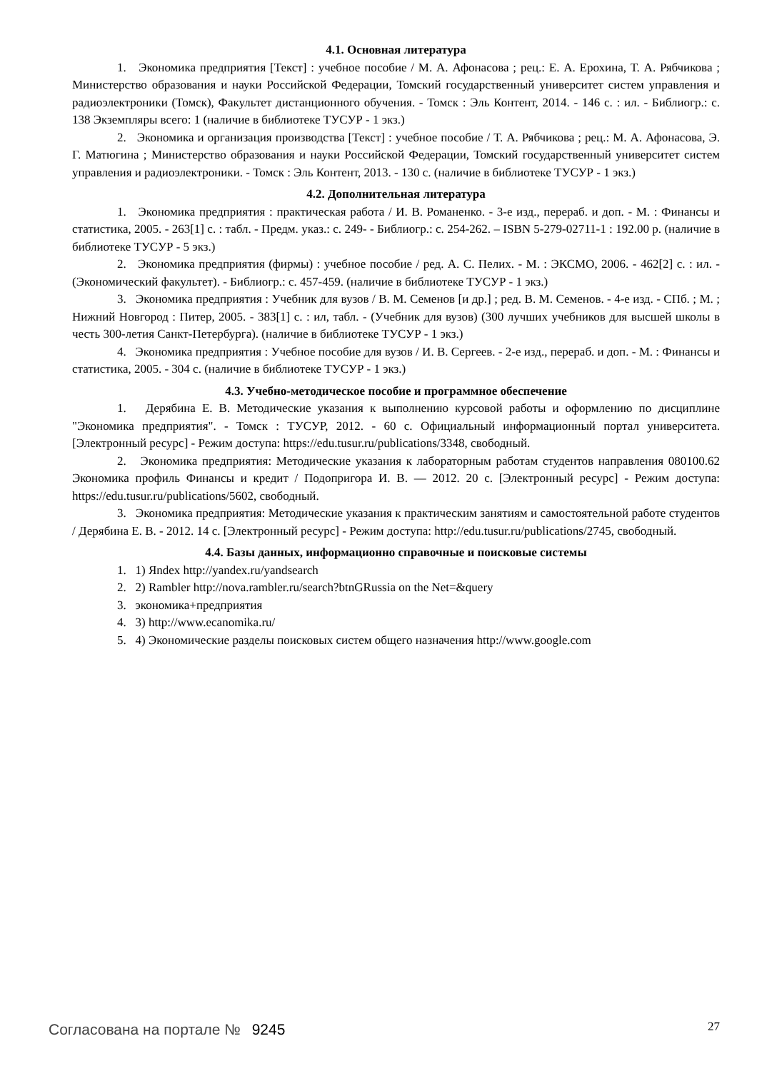4.1. Основная литература
1. Экономика предприятия [Текст] : учебное пособие / М. А. Афонасова ; рец.: Е. А. Ерохина, Т. А. Рябчикова ; Министерство образования и науки Российской Федерации, Томский государственный университет систем управления и радиоэлектроники (Томск), Факультет дистанционного обучения. - Томск : Эль Контент, 2014. - 146 с. : ил. - Библиогр.: с. 138 Экземпляры всего: 1 (наличие в библиотеке ТУСУР - 1 экз.)
2. Экономика и организация производства [Текст] : учебное пособие / Т. А. Рябчикова ; рец.: М. А. Афонасова, Э. Г. Матюгина ; Министерство образования и науки Российской Федерации, Томский государственный университет систем управления и радиоэлектроники. - Томск : Эль Контент, 2013. - 130 с. (наличие в библиотеке ТУСУР - 1 экз.)
4.2. Дополнительная литература
1. Экономика предприятия : практическая работа / И. В. Романенко. - 3-е изд., перераб. и доп. - М. : Финансы и статистика, 2005. - 263[1] с. : табл. - Предм. указ.: с. 249- - Библиогр.: с. 254-262. – ISBN 5-279-02711-1 : 192.00 р. (наличие в библиотеке ТУСУР - 5 экз.)
2. Экономика предприятия (фирмы) : учебное пособие / ред. А. С. Пелих. - М. : ЭКСМО, 2006. - 462[2] с. : ил. - (Экономический факультет). - Библиогр.: с. 457-459. (наличие в библиотеке ТУСУР - 1 экз.)
3. Экономика предприятия : Учебник для вузов / В. М. Семенов [и др.] ; ред. В. М. Семенов. - 4-е изд. - СПб. ; М. ; Нижний Новгород : Питер, 2005. - 383[1] с. : ил, табл. - (Учебник для вузов) (300 лучших учебников для высшей школы в честь 300-летия Санкт-Петербурга). (наличие в библиотеке ТУСУР - 1 экз.)
4. Экономика предприятия : Учебное пособие для вузов / И. В. Сергеев. - 2-е изд., перераб. и доп. - М. : Финансы и статистика, 2005. - 304 с. (наличие в библиотеке ТУСУР - 1 экз.)
4.3. Учебно-методическое пособие и программное обеспечение
1. Дерябина Е. В. Методические указания к выполнению курсовой работы и оформлению по дисциплине "Экономика предприятия". - Томск : ТУСУР, 2012. - 60 с. Официальный информационный портал университета. [Электронный ресурс] - Режим доступа: https://edu.tusur.ru/publications/3348, свободный.
2. Экономика предприятия: Методические указания к лабораторным работам студентов направления 080100.62 Экономика профиль Финансы и кредит / Подопригора И. В. — 2012. 20 с. [Электронный ресурс] - Режим доступа: https://edu.tusur.ru/publications/5602, свободный.
3. Экономика предприятия: Методические указания к практическим занятиям и самостоятельной работе студентов / Дерябина Е. В. - 2012. 14 с. [Электронный ресурс] - Режим доступа: http://edu.tusur.ru/publications/2745, свободный.
4.4. Базы данных, информационно справочные и поисковые системы
1. 1) Яndex http://yandex.ru/yandsearch
2. 2) Rambler http://nova.rambler.ru/search?btnGRussia on the Net=&query
3. экономика+предприятия
4. 3) http://www.ecanomika.ru/
5. 4) Экономические разделы поисковых систем общего назначения http://www.google.com
Согласована на портале № 9245 27